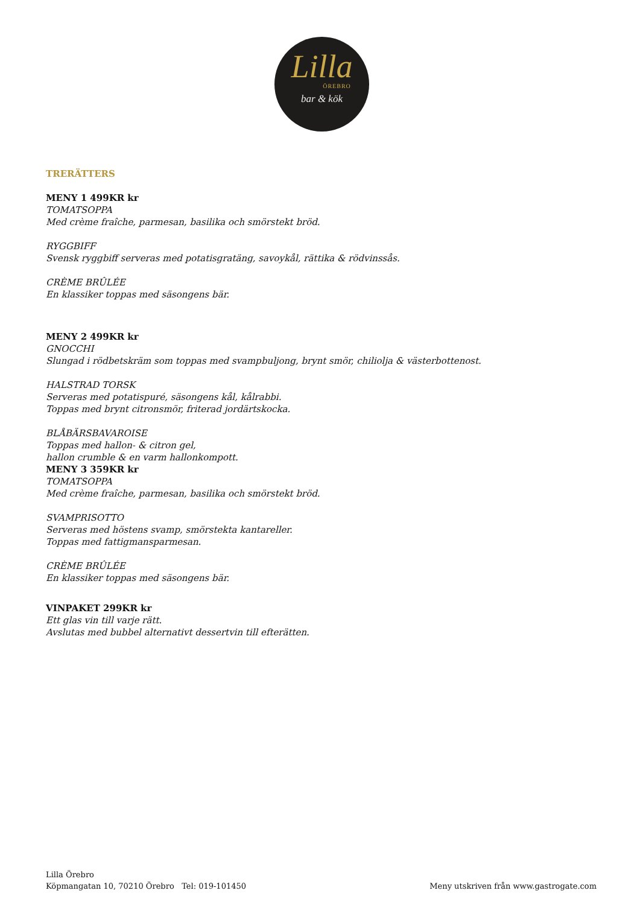Lilla
ÖREBRO
bar & kök
TRERÄTTERS
MENY 1 499KR kr
TOMATSOPPA
Med crème fraîche, parmesan, basilika och smörstekt bröd.
RYGGBIFF
Svensk ryggbiff serveras med potatisgratäng, savoykål, rättika & rödvinssås.
CRÈME BRÛLÉE
En klassiker toppas med säsongens bär.
MENY 2 499KR kr
GNOCCHI
Slungad i rödbetskräm som toppas med svampbuljong, brynt smör, chiliolja & västerbottenost.
HALSTRAD TORSK
Serveras med potatispuré, säsongens kål, kålrabbi.
Toppas med brynt citronsmör, friterad jordärtskocka.
BLÅBÄRSBAVAROISE
Toppas med hallon- & citron gel,
hallon crumble & en varm hallonkompott.
MENY 3 359KR kr
TOMATSOPPA
Med crème fraîche, parmesan, basilika och smörstekt bröd.
SVAMPRISOTTO
Serveras med höstens svamp, smörstekta kantareller.
Toppas med fattigmansparmesan.
CRÈME BRÛLÉE
En klassiker toppas med säsongens bär.
VINPAKET 299KR kr
Ett glas vin till varje rätt.
Avslutas med bubbel alternativt dessertvin till efterätten.
Lilla Örebro
Köpmangatan 10, 70210 Örebro Tel: 019-101450
Meny utskriven från www.gastrogate.com